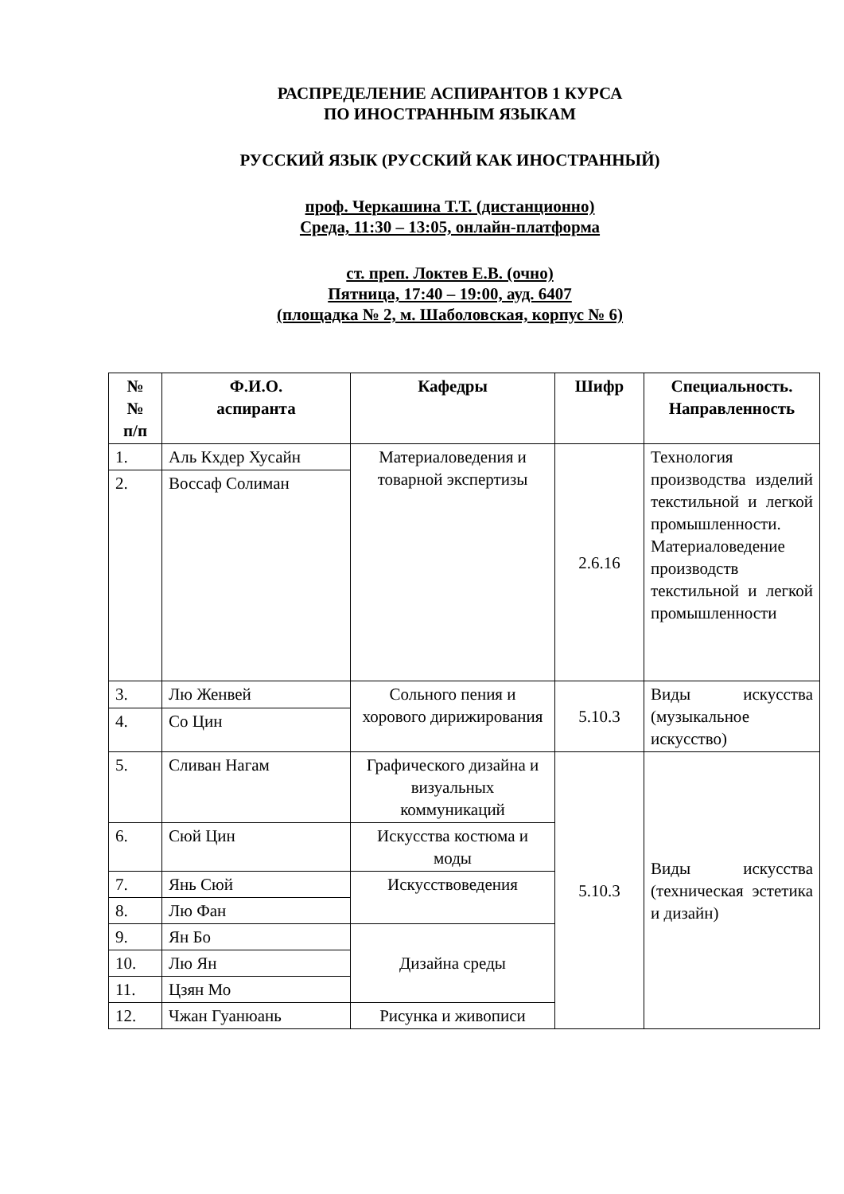РАСПРЕДЕЛЕНИЕ АСПИРАНТОВ 1 КУРСА
ПО ИНОСТРАННЫМ ЯЗЫКАМ
РУССКИЙ ЯЗЫК (РУССКИЙ КАК ИНОСТРАННЫЙ)
проф. Черкашина Т.Т. (дистанционно)
Среда, 11:30 – 13:05, онлайн-платформа
ст. преп. Локтев Е.В. (очно)
Пятница, 17:40 – 19:00, ауд. 6407
(площадка № 2, м. Шаболовская, корпус № 6)
| № № п/п | Ф.И.О. аспиранта | Кафедры | Шифр | Специальность. Направленность |
| --- | --- | --- | --- | --- |
| 1. | Аль Кхдер Хусайн | Материаловедения и товарной экспертизы | 2.6.16 | Технология производства изделий текстильной и легкой промышленности. Материаловедение производств текстильной и легкой промышленности |
| 2. | Воссаф Солиман | | | |
| 3. | Лю Женвей | Сольного пения и хорового дирижирования | 5.10.3 | Виды искусства (музыкальное искусство) |
| 4. | Со Цин | | | |
| 5. | Сливан Нагам | Графического дизайна и визуальных коммуникаций | 5.10.3 | Виды искусства (техническая эстетика и дизайн) |
| 6. | Сюй Цин | Искусства костюма и моды | | |
| 7. | Янь Сюй | Искусствоведения | | |
| 8. | Лю Фан | | | |
| 9. | Ян Бо | Дизайна среды | | |
| 10. | Лю Ян | | | |
| 11. | Цзян Мо | | | |
| 12. | Чжан Гуанюань | Рисунка и живописи | | |